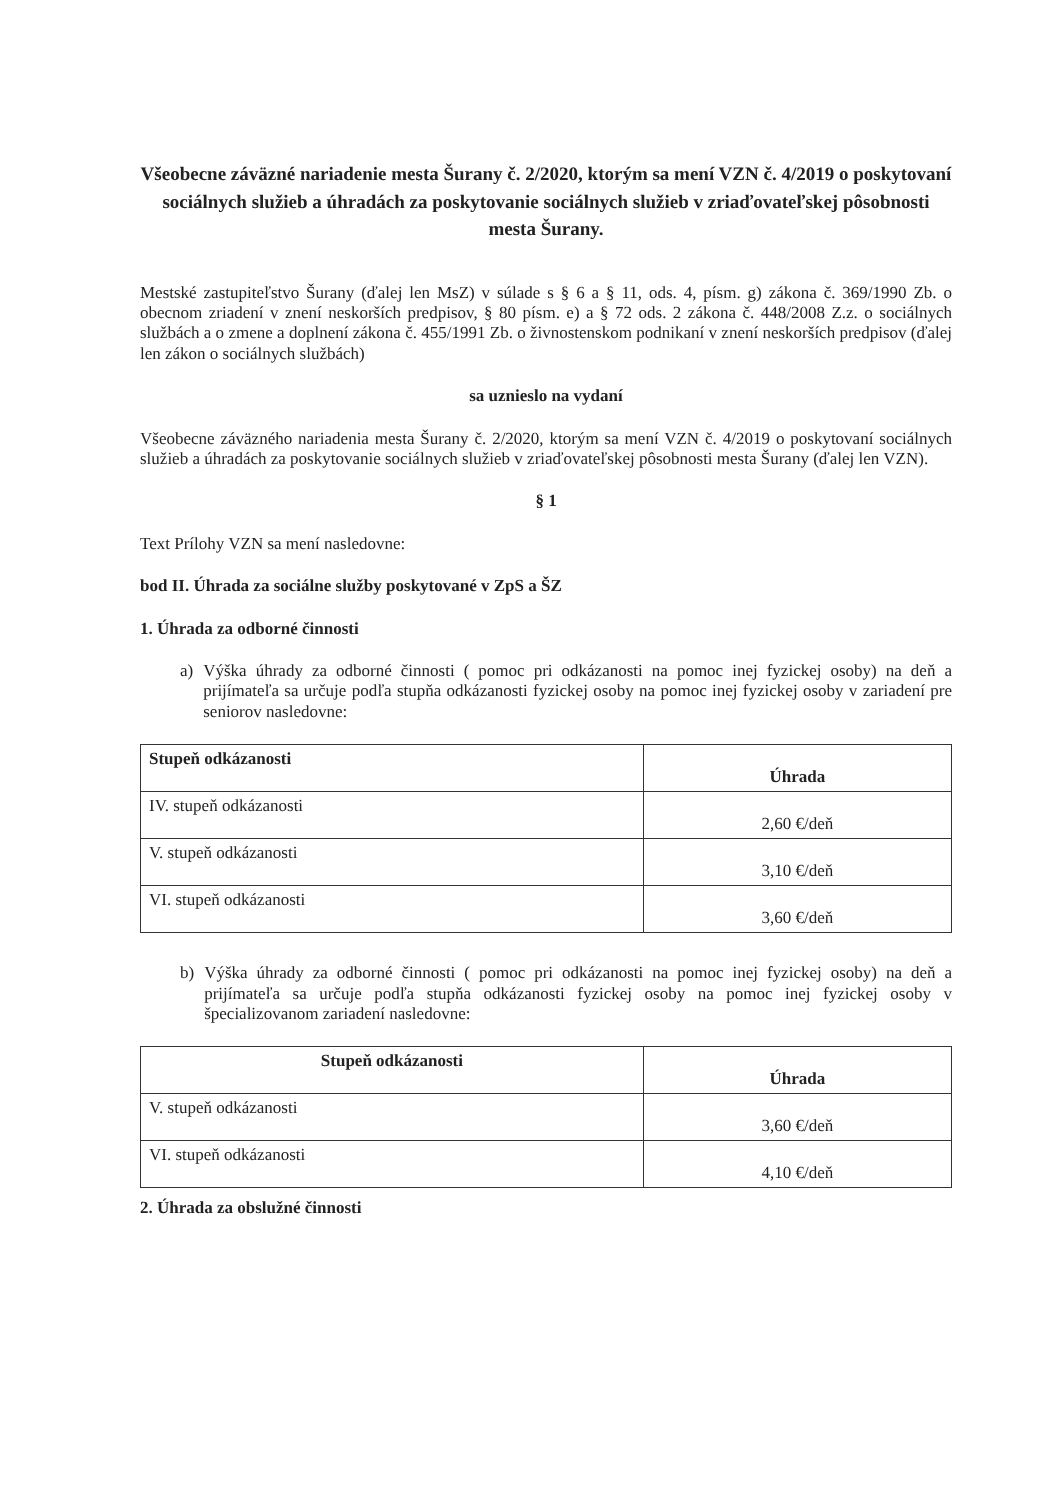Všeobecne záväzné nariadenie mesta Šurany č. 2/2020, ktorým sa mení VZN č. 4/2019 o poskytovaní sociálnych služieb a úhradách za poskytovanie sociálnych služieb v zriaďovateľskej pôsobnosti mesta Šurany.
Mestské zastupiteľstvo Šurany (ďalej len MsZ) v súlade s § 6 a § 11, ods. 4, písm. g) zákona č. 369/1990 Zb. o obecnom zriadení v znení neskorších predpisov, § 80 písm. e) a § 72 ods. 2 zákona č. 448/2008 Z.z. o sociálnych službách a o zmene a doplnení zákona č. 455/1991 Zb. o živnostenskom podnikaní v znení neskorších predpisov (ďalej len zákon o sociálnych službách)
sa uznieslo na vydaní
Všeobecne záväzného nariadenia mesta Šurany č. 2/2020, ktorým sa mení VZN č. 4/2019 o poskytovaní sociálnych služieb a úhradách za poskytovanie sociálnych služieb v zriaďovateľskej pôsobnosti mesta Šurany (ďalej len VZN).
§ 1
Text Prílohy VZN sa mení nasledovne:
bod II. Úhrada za sociálne služby poskytované v ZpS a ŠZ
1. Úhrada za odborné činnosti
a) Výška úhrady za odborné činnosti ( pomoc pri odkázanosti na pomoc inej fyzickej osoby) na deň a prijímateľa sa určuje podľa stupňa odkázanosti fyzickej osoby na pomoc inej fyzickej osoby v zariadení pre seniorov nasledovne:
| Stupeň odkázanosti | Úhrada |
| --- | --- |
| IV. stupeň odkázanosti | 2,60 €/deň |
| V. stupeň odkázanosti | 3,10 €/deň |
| VI. stupeň odkázanosti | 3,60 €/deň |
b) Výška úhrady za odborné činnosti ( pomoc pri odkázanosti na pomoc inej fyzickej osoby) na deň a prijímateľa sa určuje podľa stupňa odkázanosti fyzickej osoby na pomoc inej fyzickej osoby v špecializovanom zariadení nasledovne:
| Stupeň odkázanosti | Úhrada |
| --- | --- |
| V. stupeň odkázanosti | 3,60 €/deň |
| VI. stupeň odkázanosti | 4,10 €/deň |
2. Úhrada za obslužné činnosti